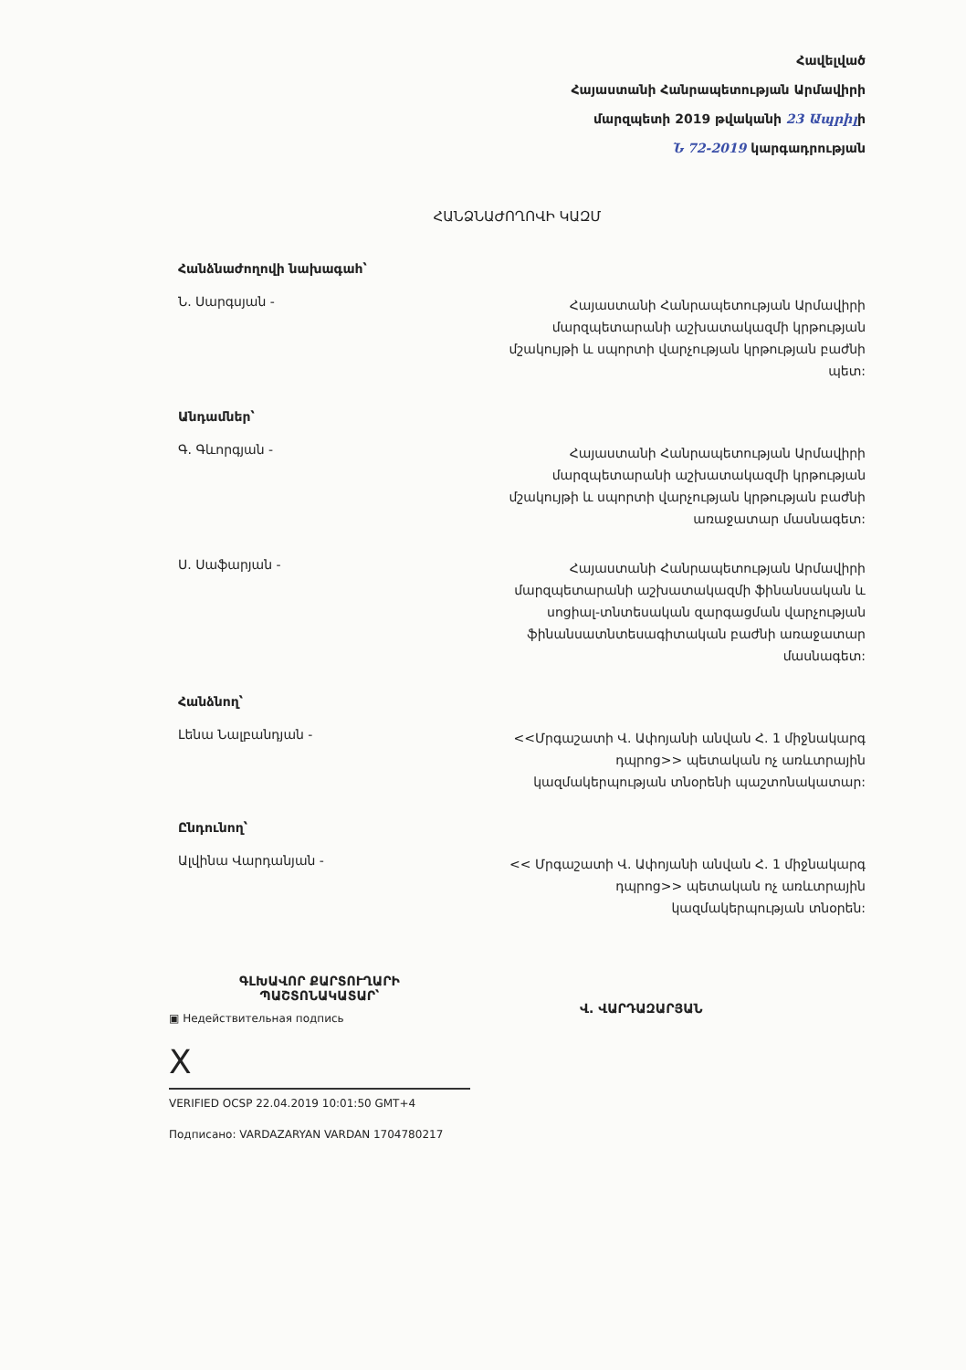Հավելված
Հայաստանի Հանրապետության Արմավիրի
մարզպետի 2019 թվականի 23 Ապրիլի
Ն 72-2019 կարգադրության
ՀԱՆՁՆԱԺՈՂՈՎԻ ԿԱԶՄ
Հանձնաժողովի նախագահ՝
Ն. Սարգսյան -
Հայաստանի Հանրապետության Արմավիրի մարզպետարանի աշխատակազմի կրթության մշակույթի և սպորտի վարչության կրթության բաժնի պետ:
Անդամներ՝
Գ. Գևորգյան -
Հայաստանի Հանրապետության Արմավիրի մարզպետարանի աշխատակազմի կրթության մշակույթի և սպորտի վարչության կրթության բաժնի առաջատար մասնագետ:
Ս. Սաֆարյան -
Հայաստանի Հանրապետության Արմավիրի մարզպետարանի աշխատակազմի ֆինանսական և սոցիալ-տնտեսական զարգացման վարչության ֆինանսատնտեսագիտական բաժնի առաջատար մասնագետ:
Հանձնող՝
Լենա Նալբանդյան -
<<Մրգաշատի Վ. Ափոյանի անվան Հ. 1 միջնակարգ դպրոց>> պետական ոչ առևտրային կազմակերպության տնօրենի պաշտոնակատար:
Ընդունող՝
Ալվինա Վարդանյան -
<< Մրգաշատի Վ. Ափոյանի անվան Հ. 1 միջնակարգ դպրոց>> պետական ոչ առևտրային կազմակերպության տնօրեն:
ԳԼԽԱՎՈՐ ՔԱՐՏՈՒՂԱՐԻ
ՊԱՇՏՈՆԱԿԱՏԱՐ՝
▣ Недействительная подпись
X
VERIFIED OCSP 22.04.2019 10:01:50 GMT+4
Подписано: VARDAZARYAN VARDAN 1704780217
Վ. ՎԱՐԴԱԶԱՐՅԱՆ